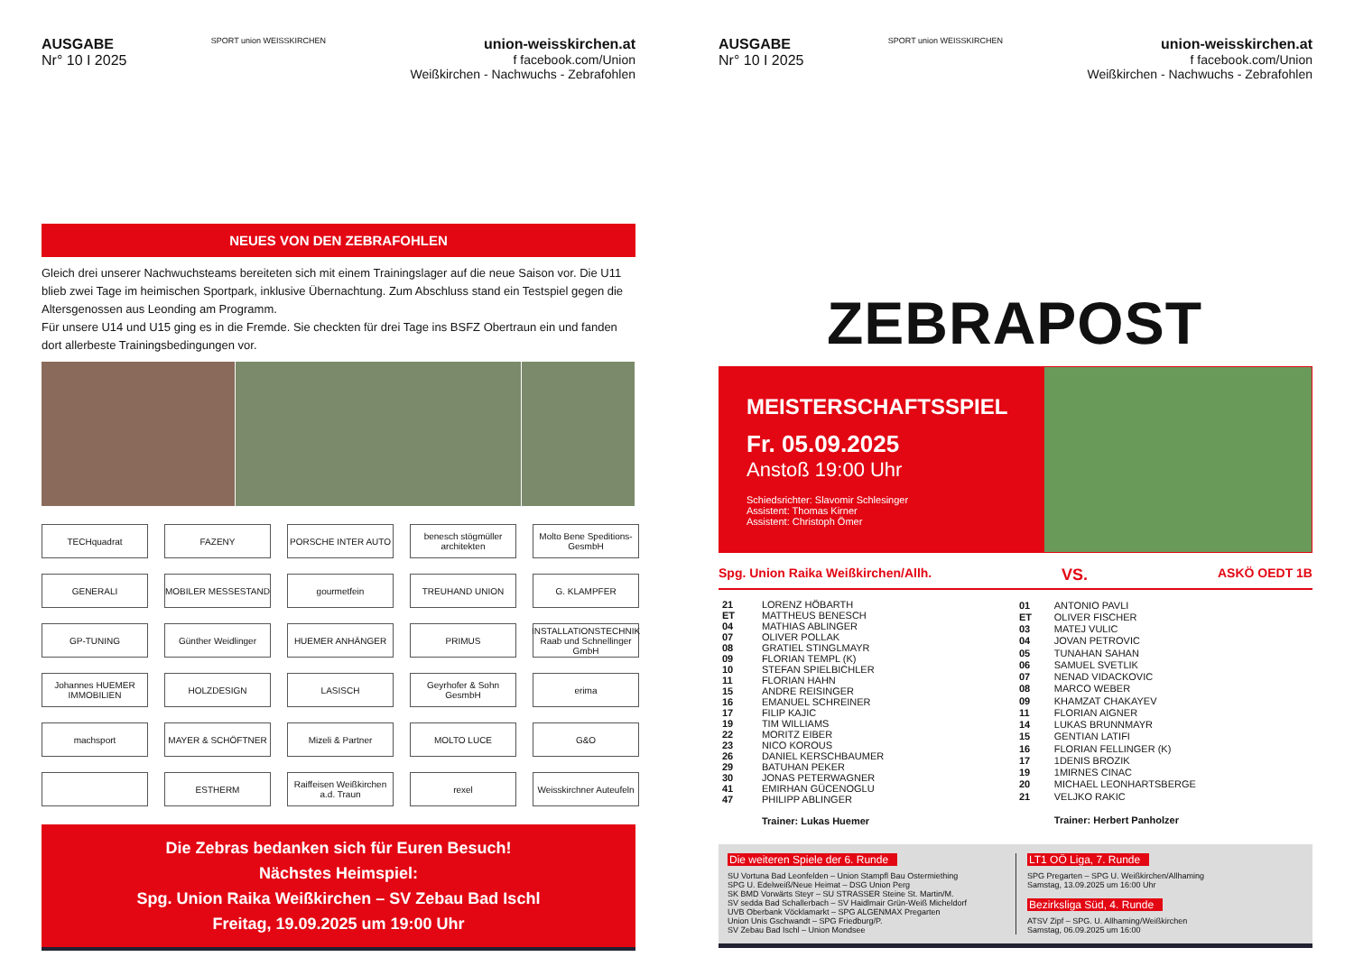AUSGABE
Nr° 10 I 2025
SPORT union WEISSKIRCHEN
union-weisskirchen.at
f facebook.com/Union
Weißkirchen - Nachwuchs - Zebrafohlen
NEUES VON DEN ZEBRAFOHLEN
Gleich drei unserer Nachwuchsteams bereiteten sich mit einem Trainingslager auf die neue Saison vor. Die U11 blieb zwei Tage im heimischen Sportpark, inklusive Übernachtung. Zum Abschluss stand ein Testspiel gegen die Altersgenossen aus Leonding am Programm.
Für unsere U14 und U15 ging es in die Fremde. Sie checkten für drei Tage ins BSFZ Obertraun ein und fanden dort allerbeste Trainingsbedingungen vor.
TECHquadrat
FAZENY
PORSCHE INTER AUTO
benesch stögmüller architekten
Molto Bene Speditions-GesmbH
GENERALI
MOBILER MESSESTAND
gourmetfein
TREUHAND UNION
G. KLAMPFER
GP-TUNING
Günther Weidlinger
HUEMER ANHÄNGER
PRIMUS
INSTALLATIONSTECHNIK Raab und Schnellinger GmbH
Johannes HUEMER IMMOBILIEN
HOLZDESIGN
LASISCH
Geyrhofer & Sohn GesmbH
erima
machsport
MAYER & SCHÖFTNER
Mizeli & Partner
MOLTO LUCE
G&O
ESTHERM
Raiffeisen Weißkirchen a.d. Traun
rexel
Weisskirchner Auteufeln
Die Zebras bedanken sich für Euren Besuch!
Nächstes Heimspiel:
Spg. Union Raika Weißkirchen – SV Zebau Bad Ischl
Freitag, 19.09.2025 um 19:00 Uhr
AUSGABE
Nr° 10 I 2025
SPORT union WEISSKIRCHEN
union-weisskirchen.at
f facebook.com/Union
Weißkirchen - Nachwuchs - Zebrafohlen
ZEBRAPOST
MEISTERSCHAFTSSPIEL
Fr. 05.09.2025
Anstoß 19:00 Uhr
Schiedsrichter: Slavomir Schlesinger
Assistent: Thomas Kirner
Assistent: Christoph Ömer
Spg. Union Raika Weißkirchen/Allh. VS. ASKÖ OEDT 1B
| 21 | LORENZ HÖBARTH |
| ET | MATTHEUS BENESCH |
| 04 | MATHIAS ABLINGER |
| 07 | OLIVER POLLAK |
| 08 | GRATIEL STINGLMAYR |
| 09 | FLORIAN TEMPL (K) |
| 10 | STEFAN SPIELBICHLER |
| 11 | FLORIAN HAHN |
| 15 | ANDRE REISINGER |
| 16 | EMANUEL SCHREINER |
| 17 | FILIP KAJIC |
| 19 | TIM WILLIAMS |
| 22 | MORITZ EIBER |
| 23 | NICO KOROUS |
| 26 | DANIEL KERSCHBAUMER |
| 29 | BATUHAN PEKER |
| 30 | JONAS PETERWAGNER |
| 41 | EMIRHAN GÜCENOGLU |
| 47 | PHILIPP ABLINGER |
| | Trainer: Lukas Huemer |
| 01 | ANTONIO PAVLI |
| ET | OLIVER FISCHER |
| 03 | MATEJ VULIC |
| 04 | JOVAN PETROVIC |
| 05 | TUNAHAN SAHAN |
| 06 | SAMUEL SVETLIK |
| 07 | NENAD VIDACKOVIC |
| 08 | MARCO WEBER |
| 09 | KHAMZAT CHAKAYEV |
| 11 | FLORIAN AIGNER |
| 14 | LUKAS BRUNNMAYR |
| 15 | GENTIAN LATIFI |
| 16 | FLORIAN FELLINGER (K) |
| 17 | 1DENIS BROZIK |
| 19 | 1MIRNES CINAC |
| 20 | MICHAEL LEONHARTSBERGE |
| 21 | VELJKO RAKIC |
| | Trainer: Herbert Panholzer |
Die weiteren Spiele der 6. Runde
SU Vortuna Bad Leonfelden – Union Stampfl Bau Ostermiething
SPG U. Edelweiß/Neue Heimat – DSG Union Perg
SK BMD Vorwärts Steyr – SU STRASSER Steine St. Martin/M.
SV sedda Bad Schallerbach – SV Haidlmair Grün-Weiß Micheldorf
UVB Oberbank Vöcklamarkt – SPG ALGENMAX Pregarten
Union Unis Gschwandt – SPG Friedburg/P.
SV Zebau Bad Ischl – Union Mondsee
LT1 OÖ Liga, 7. Runde
SPG Pregarten – SPG U. Weißkirchen/Allhaming
Samstag, 13.09.2025 um 16:00 Uhr
Bezirksliga Süd, 4. Runde
ATSV Zipf – SPG. U. Allhaming/Weißkirchen
Samstag, 06.09.2025 um 16:00